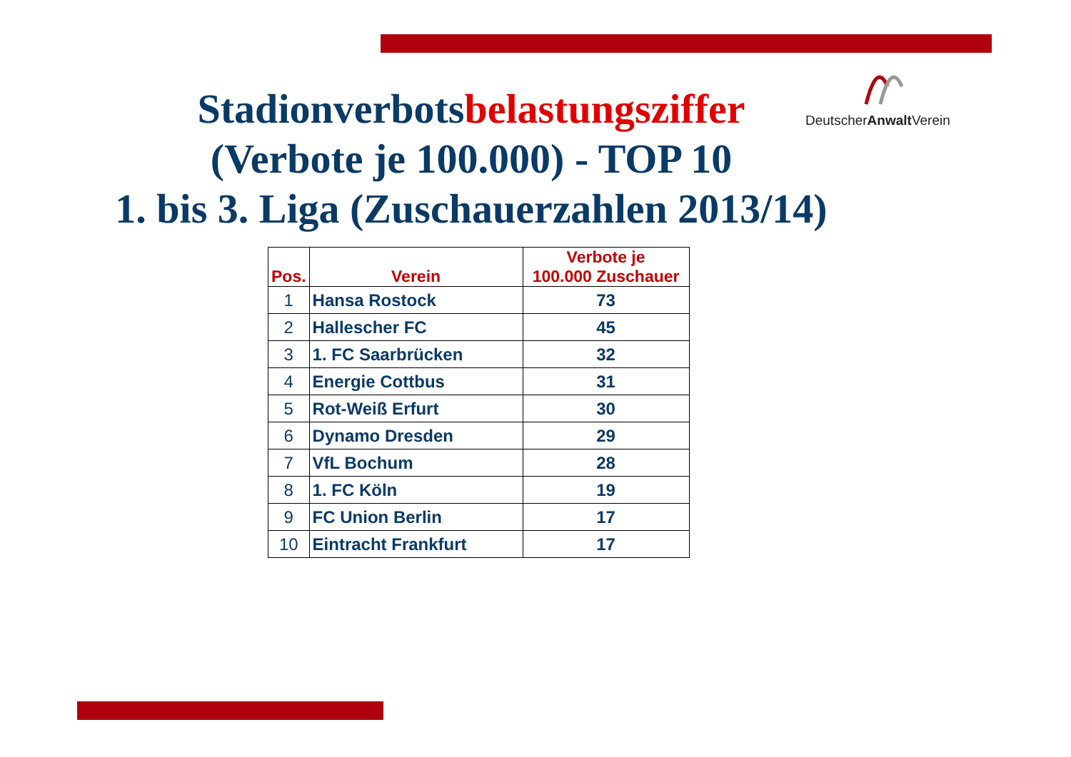DeutscherAnwalt Verein
Stadionverbotsbelastungsziffer
(Verbote je 100.000) - TOP 10
1. bis 3. Liga (Zuschauerzahlen 2013/14)
| Pos. | Verein | Verbote je 100.000 Zuschauer |
| --- | --- | --- |
| 1 | Hansa Rostock | 73 |
| 2 | Hallescher FC | 45 |
| 3 | 1. FC Saarbrücken | 32 |
| 4 | Energie Cottbus | 31 |
| 5 | Rot-Weiß Erfurt | 30 |
| 6 | Dynamo Dresden | 29 |
| 7 | VfL Bochum | 28 |
| 8 | 1. FC Köln | 19 |
| 9 | FC Union Berlin | 17 |
| 10 | Eintracht Frankfurt | 17 |